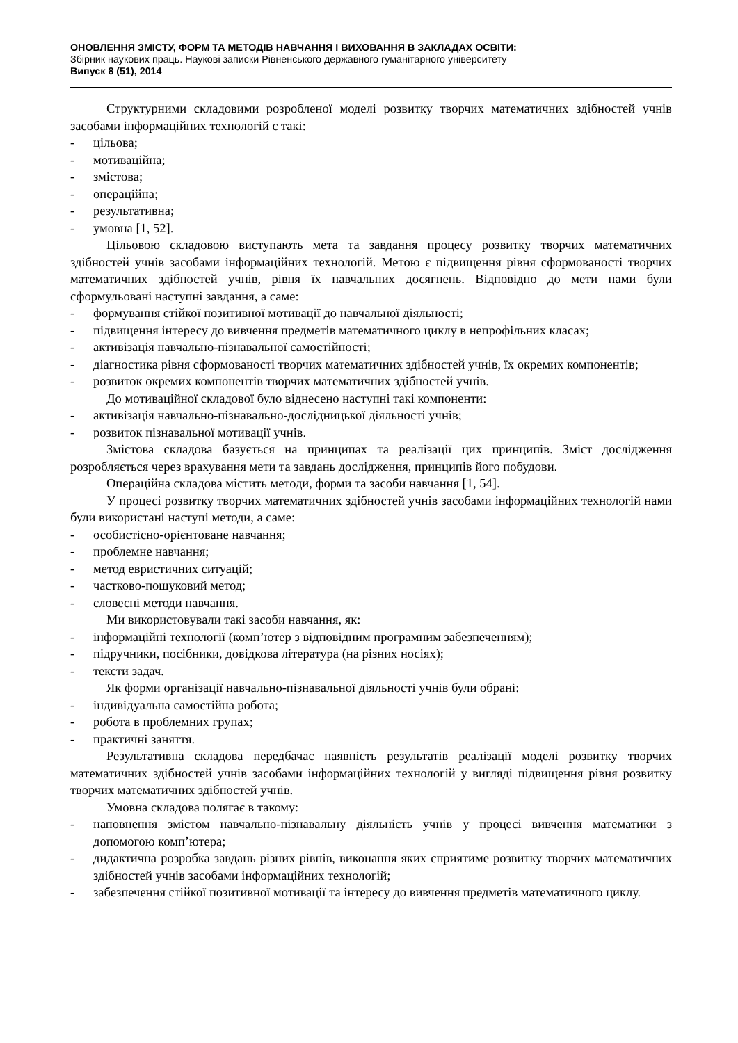ОНОВЛЕННЯ ЗМІСТУ, ФОРМ ТА МЕТОДІВ НАВЧАННЯ І ВИХОВАННЯ В ЗАКЛАДАХ ОСВІТИ:
Збірник наукових праць. Наукові записки Рівненського державного гуманітарного університету
Випуск 8 (51), 2014
Структурними складовими розробленої моделі розвитку творчих математичних здібностей учнів засобами інформаційних технологій є такі:
- цільова;
- мотиваційна;
- змістова;
- операційна;
- результативна;
- умовна [1, 52].
Цільовою складовою виступають мета та завдання процесу розвитку творчих математичних здібностей учнів засобами інформаційних технологій. Метою є підвищення рівня сформованості творчих математичних здібностей учнів, рівня їх навчальних досягнень. Відповідно до мети нами були сформульовані наступні завдання, а саме:
- формування стійкої позитивної мотивації до навчальної діяльності;
- підвищення інтересу до вивчення предметів математичного циклу в непрофільних класах;
- активізація навчально-пізнавальної самостійності;
- діагностика рівня сформованості творчих математичних здібностей учнів, їх окремих компонентів;
- розвиток окремих компонентів творчих математичних здібностей учнів.
До мотиваційної складової було віднесено наступні такі компоненти:
- активізація навчально-пізнавально-дослідницької діяльності учнів;
- розвиток пізнавальної мотивації учнів.
Змістова складова базується на принципах та реалізації цих принципів. Зміст дослідження розробляється через врахування мети та завдань дослідження, принципів його побудови.
Операційна складова містить методи, форми та засоби навчання [1, 54].
У процесі розвитку творчих математичних здібностей учнів засобами інформаційних технологій нами були використані наступі методи, а саме:
- особистісно-орієнтоване навчання;
- проблемне навчання;
- метод евристичних ситуацій;
- частково-пошуковий метод;
- словесні методи навчання.
Ми використовували такі засоби навчання, як:
- інформаційні технології (комп’ютер з відповідним програмним забезпеченням);
- підручники, посібники, довідкова література (на різних носіях);
- тексти задач.
Як форми організації навчально-пізнавальної діяльності учнів були обрані:
- індивідуальна самостійна робота;
- робота в проблемних групах;
- практичні заняття.
Результативна складова передбачає наявність результатів реалізації моделі розвитку творчих математичних здібностей учнів засобами інформаційних технологій у вигляді підвищення рівня розвитку творчих математичних здібностей учнів.
Умовна складова полягає в такому:
- наповнення змістом навчально-пізнавальну діяльність учнів у процесі вивчення математики з допомогою комп’ютера;
- дидактична розробка завдань різних рівнів, виконання яких сприятиме розвитку творчих математичних здібностей учнів засобами інформаційних технологій;
- забезпечення стійкої позитивної мотивації та інтересу до вивчення предметів математичного циклу.